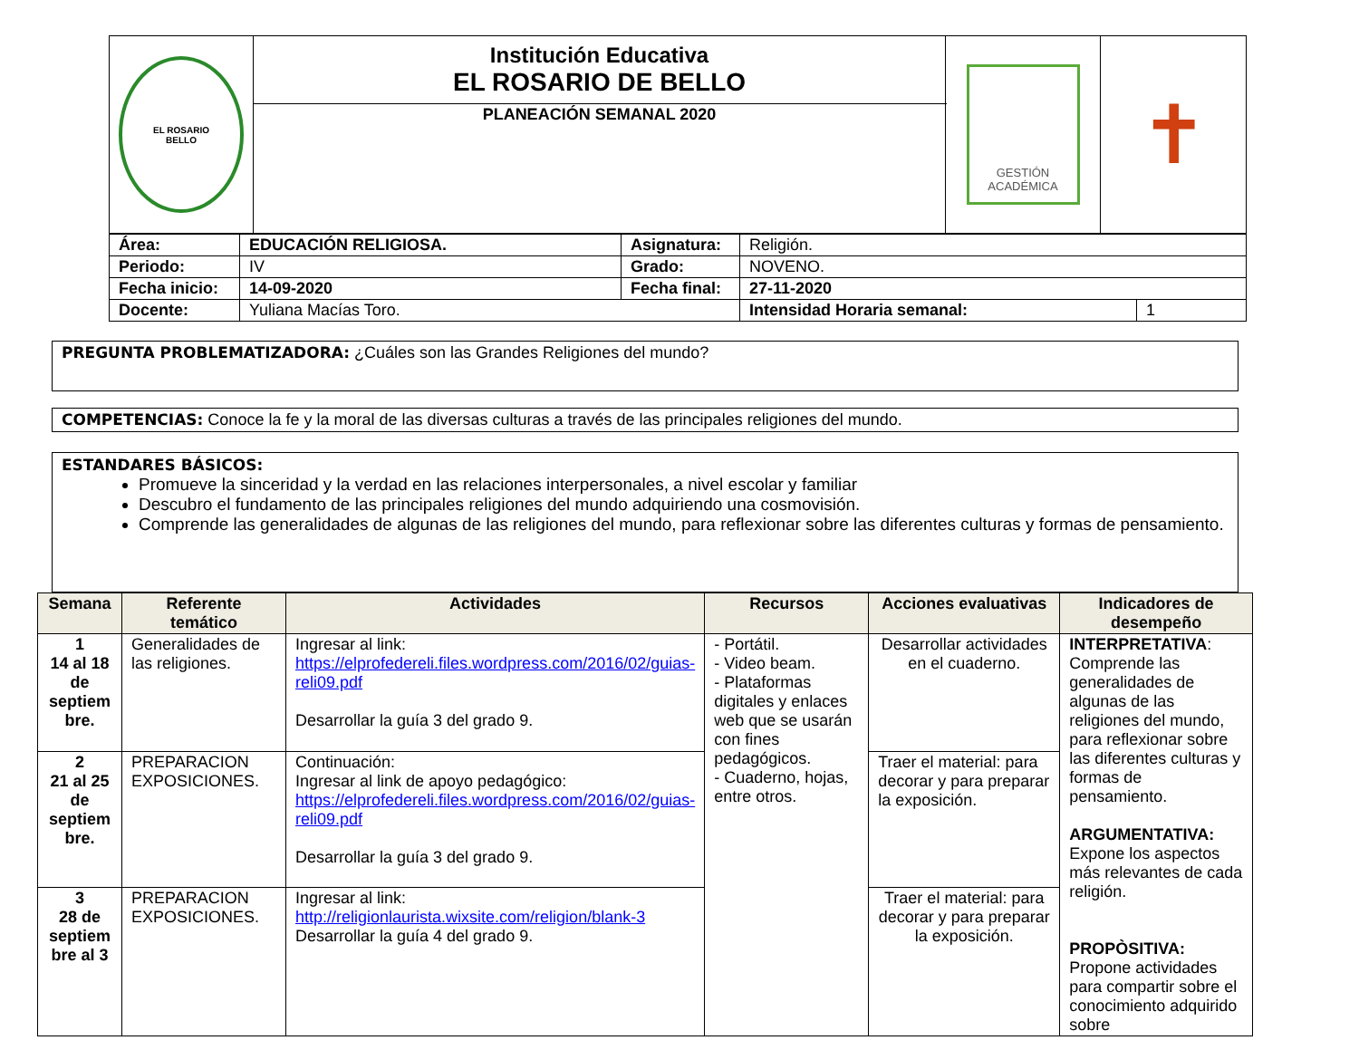| EL ROSARIO BELLO | Institución Educativa EL ROSARIO DE BELLO | GESTIÓN ACADÉMICA | ✝ |
| | PLANEACIÓN SEMANAL 2020 | | |
| Área: | EDUCACIÓN RELIGIOSA. | Asignatura: | Religión. | |
| Periodo: | IV | Grado: | NOVENO. | |
| Fecha inicio: | 14-09-2020 | Fecha final: | 27-11-2020 | |
| Docente: | Yuliana Macías Toro. | | Intensidad Horaria semanal: | 1 |
PREGUNTA PROBLEMATIZADORA: ¿Cuáles son las Grandes Religiones del mundo?
COMPETENCIAS: Conoce la fe y la moral de las diversas culturas a través de las principales religiones del mundo.
ESTANDARES BÁSICOS:
Promueve la sinceridad y la verdad en las relaciones interpersonales, a nivel escolar y familiar
Descubro el fundamento de las principales religiones del mundo adquiriendo una cosmovisión.
Comprende las generalidades de algunas de las religiones del mundo, para reflexionar sobre las diferentes culturas y formas de pensamiento.
| Semana | Referente temático | Actividades | Recursos | Acciones evaluativas | Indicadores de desempeño |
| --- | --- | --- | --- | --- | --- |
| 1 14 al 18 de septiem bre. | Generalidades de las religiones. | Ingresar al link: https://elprofedereli.files.wordpress.com/2016/02/guias-reli09.pdf Desarrollar la guía 3 del grado 9. | - Portátil. - Video beam. - Plataformas digitales y enlaces web que se usarán con fines pedagógicos. - Cuaderno, hojas, entre otros. | Desarrollar actividades en el cuaderno. | INTERPRETATIVA : Comprende las generalidades de algunas de las religiones del mundo, para reflexionar sobre las diferentes culturas y formas de pensamiento. ARGUMENTATIVA: Expone los aspectos más relevantes de cada religión. PROPÒSITIVA: Propone actividades para compartir sobre el conocimiento adquirido sobre |
| 2 21 al 25 de septiem bre. | PREPARACION EXPOSICIONES. | Continuación: Ingresar al link de apoyo pedagógico: https://elprofedereli.files.wordpress.com/2016/02/guias-reli09.pdf Desarrollar la guía 3 del grado 9. | | Traer el material: para decorar y para preparar la exposición. | |
| 3 28 de septiem bre al 3 | PREPARACION EXPOSICIONES. | Ingresar al link: http://religionlaurista.wixsite.com/religion/blank-3 Desarrollar la guía 4 del grado 9. | | Traer el material: para decorar y para preparar la exposición. | |